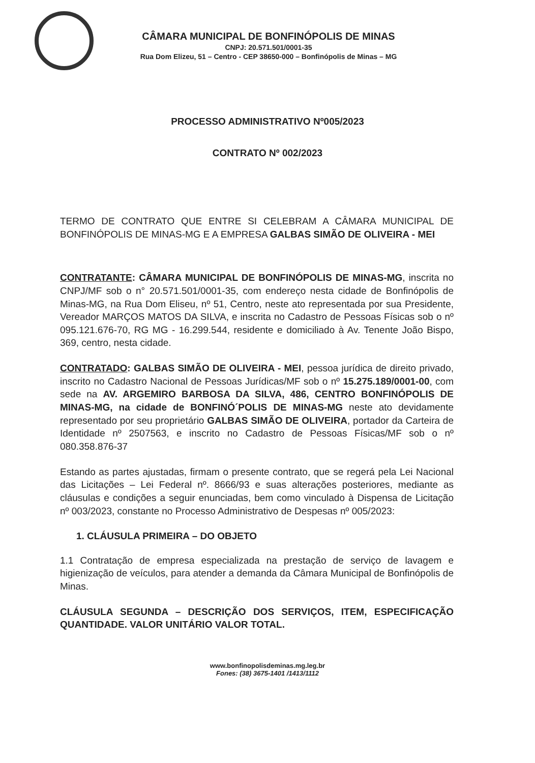CÂMARA MUNICIPAL DE BONFINÓPOLIS DE MINAS
CNPJ: 20.571.501/0001-35
Rua Dom Elizeu, 51 – Centro - CEP 38650-000 – Bonfinópolis de Minas – MG
PROCESSO ADMINISTRATIVO Nº005/2023
CONTRATO Nº 002/2023
TERMO DE CONTRATO QUE ENTRE SI CELEBRAM A CÂMARA MUNICIPAL DE BONFINÓPOLIS DE MINAS-MG E A EMPRESA GALBAS SIMÃO DE OLIVEIRA - MEI
CONTRATANTE: CÂMARA MUNICIPAL DE BONFINÓPOLIS DE MINAS-MG, inscrita no CNPJ/MF sob o n° 20.571.501/0001-35, com endereço nesta cidade de Bonfinópolis de Minas-MG, na Rua Dom Eliseu, nº 51, Centro, neste ato representada por sua Presidente, Vereador MARÇOS MATOS DA SILVA, e inscrita no Cadastro de Pessoas Físicas sob o nº 095.121.676-70, RG MG - 16.299.544, residente e domiciliado à Av. Tenente João Bispo, 369, centro, nesta cidade.
CONTRATADO: GALBAS SIMÃO DE OLIVEIRA - MEI, pessoa jurídica de direito privado, inscrito no Cadastro Nacional de Pessoas Jurídicas/MF sob o nº 15.275.189/0001-00, com sede na AV. ARGEMIRO BARBOSA DA SILVA, 486, CENTRO BONFINÓPOLIS DE MINAS-MG, na cidade de BONFINÓ´POLIS DE MINAS-MG neste ato devidamente representado por seu proprietário GALBAS SIMÃO DE OLIVEIRA, portador da Carteira de Identidade nº 2507563, e inscrito no Cadastro de Pessoas Físicas/MF sob o nº 080.358.876-37
Estando as partes ajustadas, firmam o presente contrato, que se regerá pela Lei Nacional das Licitações – Lei Federal nº. 8666/93 e suas alterações posteriores, mediante as cláusulas e condições a seguir enunciadas, bem como vinculado à Dispensa de Licitação nº 003/2023, constante no Processo Administrativo de Despesas nº 005/2023:
1. CLÁUSULA PRIMEIRA – DO OBJETO
1.1 Contratação de empresa especializada na prestação de serviço de lavagem e higienização de veículos, para atender a demanda da Câmara Municipal de Bonfinópolis de Minas.
CLÁUSULA SEGUNDA – DESCRIÇÃO DOS SERVIÇOS, ITEM, ESPECIFICAÇÃO QUANTIDADE. VALOR UNITÁRIO VALOR TOTAL.
www.bonfinopolisdeminas.mg.leg.br
Fones: (38) 3675-1401 /1413/1112